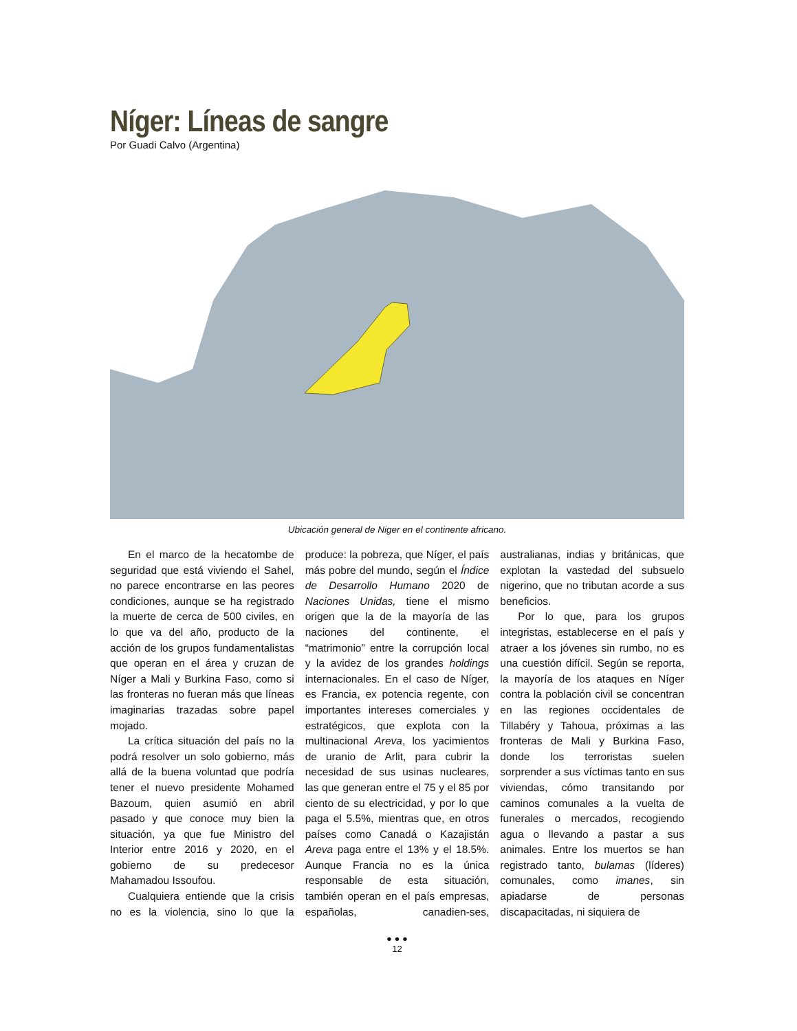Níger: Líneas de sangre
Por Guadi Calvo (Argentina)
Ubicación general de Niger en el continente africano.
En el marco de la hecatombe de seguridad que está viviendo el Sahel, no parece encontrarse en las peores condiciones, aunque se ha registrado la muerte de cerca de 500 civiles, en lo que va del año, producto de la acción de los grupos fundamentalistas que operan en el área y cruzan de Níger a Mali y Burkina Faso, como si las fronteras no fueran más que líneas imaginarias trazadas sobre papel mojado.
La crítica situación del país no la podrá resolver un solo gobierno, más allá de la buena voluntad que podría tener el nuevo presidente Mohamed Bazoum, quien asumió en abril pasado y que conoce muy bien la situación, ya que fue Ministro del Interior entre 2016 y 2020, en el gobierno de su predecesor Mahamadou Issoufou.
Cualquiera entiende que la crisis no es la violencia, sino lo que la produce: la pobreza, que Níger, el país más pobre del mundo, según el Índice de Desarrollo Humano 2020 de Naciones Unidas, tiene el mismo origen que la de la mayoría de las naciones del continente, el “matrimonio” entre la corrupción local y la avidez de los grandes holdings internacionales. En el caso de Níger, es Francia, ex potencia regente, con importantes intereses comerciales y estratégicos, que explota con la multinacional Areva, los yacimientos de uranio de Arlit, para cubrir la necesidad de sus usinas nucleares, las que generan entre el 75 y el 85 por ciento de su electricidad, y por lo que paga el 5.5%, mientras que, en otros países como Canadá o Kazajistán Areva paga entre el 13% y el 18.5%. Aunque Francia no es la única responsable de esta situación, también operan en el país empresas, españolas, canadien-ses, australianas, indias y británicas, que explotan la vastedad del subsuelo nigerino, que no tributan acorde a sus beneficios.
Por lo que, para los grupos integristas, establecerse en el país y atraer a los jóvenes sin rumbo, no es una cuestión difícil. Según se reporta, la mayoría de los ataques en Níger contra la población civil se concentran en las regiones occidentales de Tillabéry y Tahoua, próximas a las fronteras de Mali y Burkina Faso, donde los terroristas suelen sorprender a sus víctimas tanto en sus viviendas, cómo transitando por caminos comunales a la vuelta de funerales o mercados, recogiendo agua o llevando a pastar a sus animales. Entre los muertos se han registrado tanto, bulamas (líderes) comunales, como imanes, sin apiadarse de personas discapacitadas, ni siquiera de
● ● ●
12